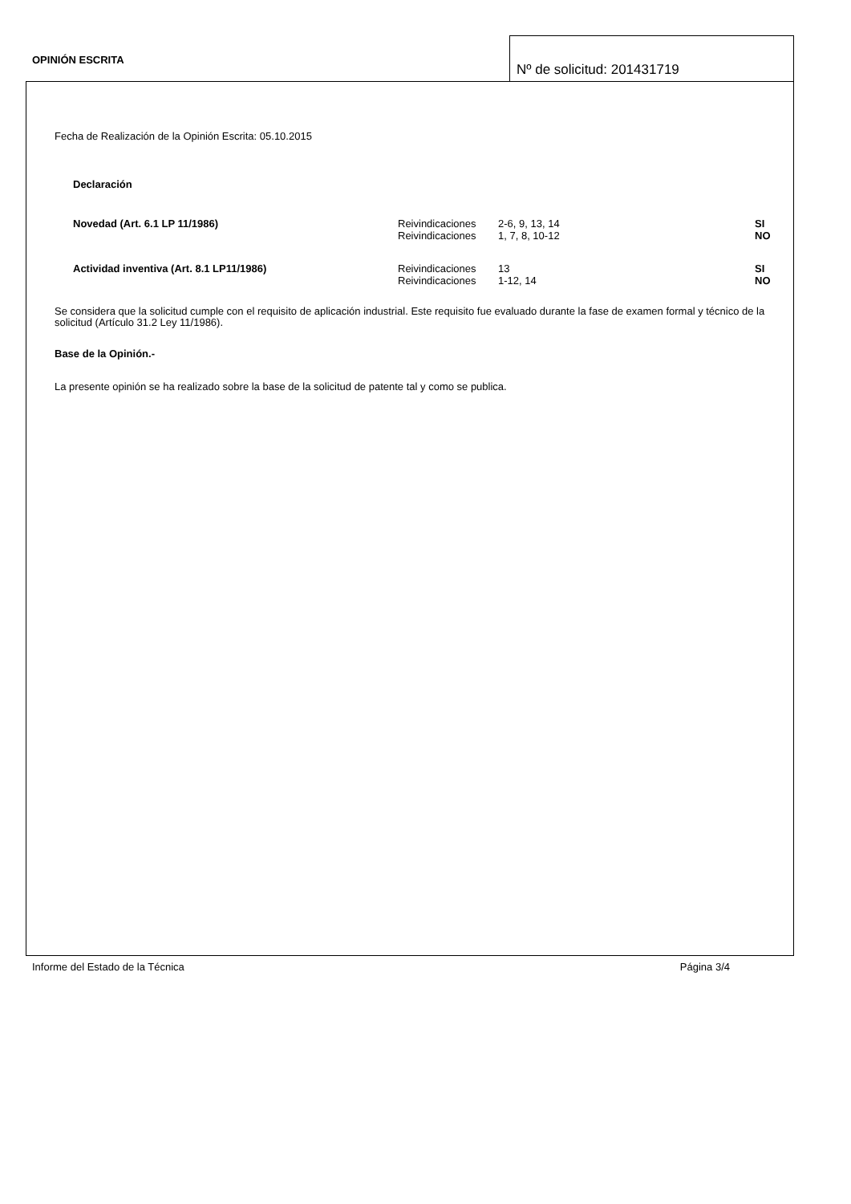OPINIÓN ESCRITA
Nº de solicitud: 201431719
Fecha de Realización de la Opinión Escrita: 05.10.2015
Declaración
| Novedad (Art. 6.1 LP 11/1986) | Reivindicaciones Reivindicaciones | 2-6, 9, 13, 14 1, 7, 8, 10-12 | SI NO |
| Actividad inventiva (Art. 8.1 LP11/1986) | Reivindicaciones Reivindicaciones | 13 1-12, 14 | SI NO |
Se considera que la solicitud cumple con el requisito de aplicación industrial. Este requisito fue evaluado durante la fase de examen formal y técnico de la solicitud (Artículo 31.2 Ley 11/1986).
Base de la Opinión.-
La presente opinión se ha realizado sobre la base de la solicitud de patente tal y como se publica.
Informe del Estado de la Técnica Página 3/4